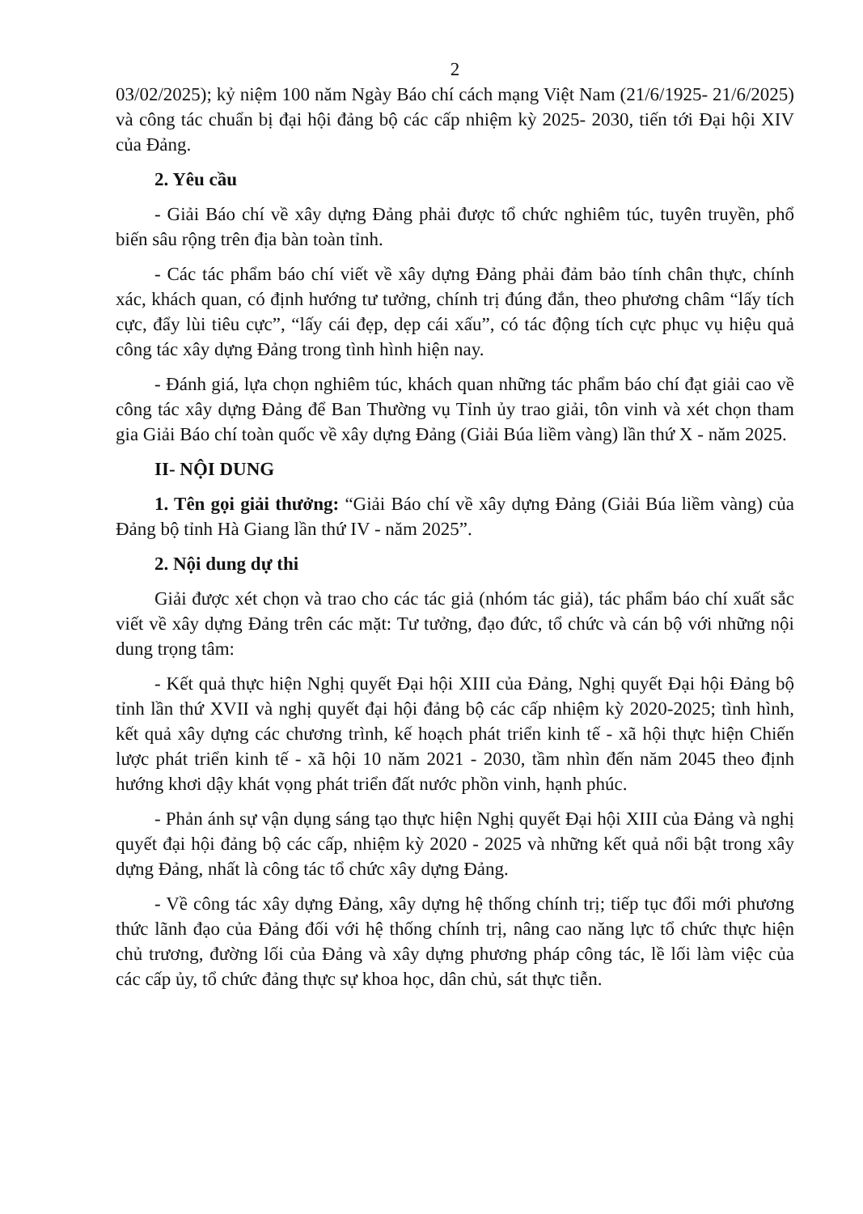2
03/02/2025); kỷ niệm 100 năm Ngày Báo chí cách mạng Việt Nam (21/6/1925- 21/6/2025) và công tác chuẩn bị đại hội đảng bộ các cấp nhiệm kỳ 2025- 2030, tiến tới Đại hội XIV của Đảng.
2. Yêu cầu
- Giải Báo chí về xây dựng Đảng phải được tổ chức nghiêm túc, tuyên truyền, phổ biến sâu rộng trên địa bàn toàn tỉnh.
- Các tác phẩm báo chí viết về xây dựng Đảng phải đảm bảo tính chân thực, chính xác, khách quan, có định hướng tư tưởng, chính trị đúng đắn, theo phương châm “lấy tích cực, đẩy lùi tiêu cực”, “lấy cái đẹp, dẹp cái xấu”, có tác động tích cực phục vụ hiệu quả công tác xây dựng Đảng trong tình hình hiện nay.
- Đánh giá, lựa chọn nghiêm túc, khách quan những tác phẩm báo chí đạt giải cao về công tác xây dựng Đảng để Ban Thường vụ Tỉnh ủy trao giải, tôn vinh và xét chọn tham gia Giải Báo chí toàn quốc về xây dựng Đảng (Giải Búa liềm vàng) lần thứ X - năm 2025.
II- NỘI DUNG
1. Tên gọi giải thưởng: “Giải Báo chí về xây dựng Đảng (Giải Búa liềm vàng) của Đảng bộ tỉnh Hà Giang lần thứ IV - năm 2025”.
2. Nội dung dự thi
Giải được xét chọn và trao cho các tác giả (nhóm tác giả), tác phẩm báo chí xuất sắc viết về xây dựng Đảng trên các mặt: Tư tưởng, đạo đức, tổ chức và cán bộ với những nội dung trọng tâm:
- Kết quả thực hiện Nghị quyết Đại hội XIII của Đảng, Nghị quyết Đại hội Đảng bộ tỉnh lần thứ XVII và nghị quyết đại hội đảng bộ các cấp nhiệm kỳ 2020-2025; tình hình, kết quả xây dựng các chương trình, kế hoạch phát triển kinh tế - xã hội thực hiện Chiến lược phát triển kinh tế - xã hội 10 năm 2021 - 2030, tầm nhìn đến năm 2045 theo định hướng khơi dậy khát vọng phát triển đất nước phồn vinh, hạnh phúc.
- Phản ánh sự vận dụng sáng tạo thực hiện Nghị quyết Đại hội XIII của Đảng và nghị quyết đại hội đảng bộ các cấp, nhiệm kỳ 2020 - 2025 và những kết quả nổi bật trong xây dựng Đảng, nhất là công tác tổ chức xây dựng Đảng.
- Về công tác xây dựng Đảng, xây dựng hệ thống chính trị; tiếp tục đổi mới phương thức lãnh đạo của Đảng đối với hệ thống chính trị, nâng cao năng lực tổ chức thực hiện chủ trương, đường lối của Đảng và xây dựng phương pháp công tác, lề lối làm việc của các cấp ủy, tổ chức đảng thực sự khoa học, dân chủ, sát thực tiễn.